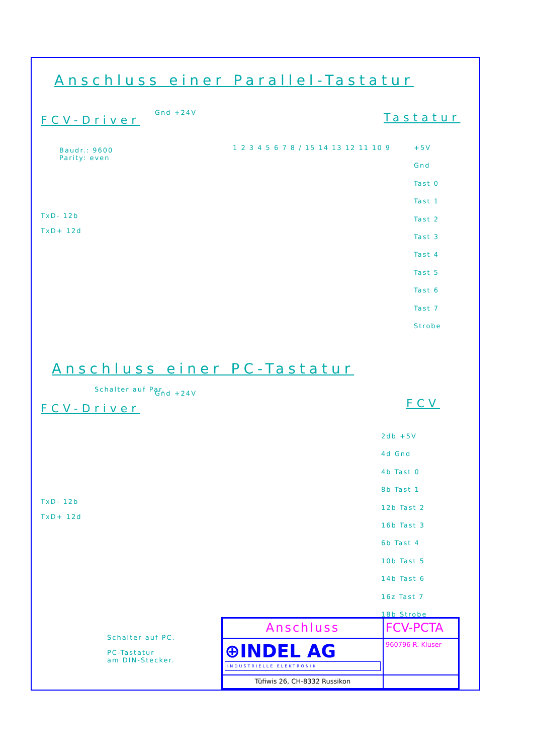Anschluss einer Parallel-Tastatur
FCV-Driver
Baudr.: 9600
Parity: even
Gnd +24V Tastatur
TxD- 12b
TxD+ 12d
Schalter auf Par.
1 2 3 4 5 6 7 8 / 15 14 13 12 11 10 9
+5V
Gnd
Tast 0
Tast 1
Tast 2
Tast 3
Tast 4
Tast 5
Tast 6
Tast 7
Strobe
Anschluss einer PC-Tastatur
FCV-Driver
Gnd +24V
FCV
TxD- 12b
TxD+ 12d
Schalter auf PC.
PC-Tastatur
am DIN-Stecker.
2db +5V
4d Gnd
4b Tast 0
8b Tast 1
12b Tast 2
16b Tast 3
6b Tast 4
10b Tast 5
14b Tast 6
16z Tast 7
18b Strobe
Anschluss
FCV-PCTA
⊕INDEL AG
INDUSTRIELLE ELEKTRONIK
960796 R. Kluser
Tüfiwis 26, CH-8332 Russikon